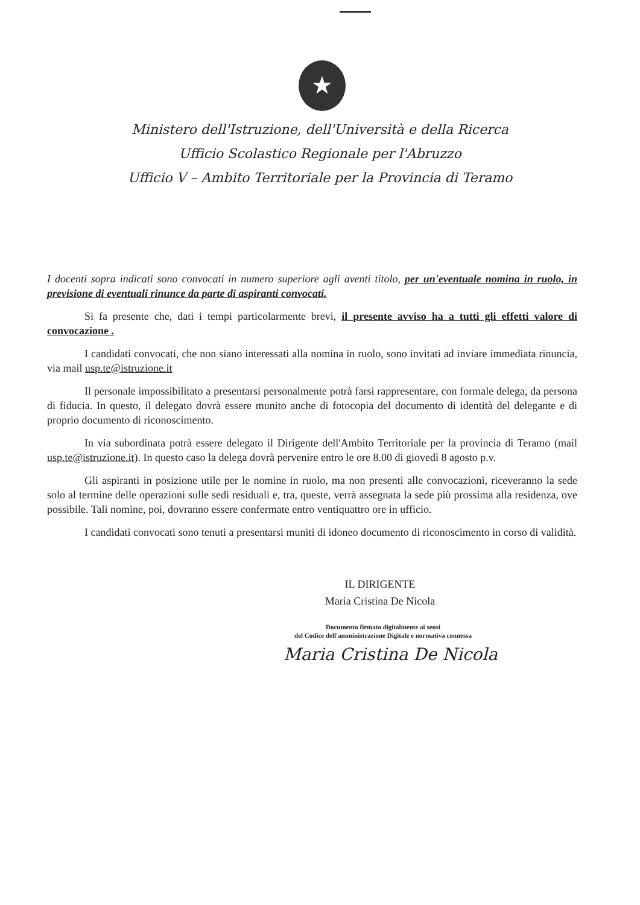★
Ministero dell'Istruzione, dell'Università e della Ricerca
Ufficio Scolastico Regionale per l'Abruzzo
Ufficio V – Ambito Territoriale per la Provincia di Teramo
I docenti sopra indicati sono convocati in numero superiore agli aventi titolo, per un'eventuale nomina in ruolo, in previsione di eventuali rinunce da parte di aspiranti convocati.
Si fa presente che, dati i tempi particolarmente brevi, il presente avviso ha a tutti gli effetti valore di convocazione .
I candidati convocati, che non siano interessati alla nomina in ruolo, sono invitati ad inviare immediata rinuncia, via mail usp.te@istruzione.it
Il personale impossibilitato a presentarsi personalmente potrà farsi rappresentare, con formale delega, da persona di fiducia. In questo, il delegato dovrà essere munito anche di fotocopia del documento di identità del delegante e di proprio documento di riconoscimento.
In via subordinata potrà essere delegato il Dirigente dell'Ambito Territoriale per la provincia di Teramo (mail usp.te@istruzione.it). In questo caso la delega dovrà pervenire entro le ore 8.00 di giovedì 8 agosto p.v.
Gli aspiranti in posizione utile per le nomine in ruolo, ma non presenti alle convocazioni, riceveranno la sede solo al termine delle operazioni sulle sedi residuali e, tra, queste, verrà assegnata la sede più prossima alla residenza, ove possibile. Tali nomine, poi, dovranno essere confermate entro ventiquattro ore in ufficio.
I candidati convocati sono tenuti a presentarsi muniti di idoneo documento di riconoscimento in corso di validità.
IL DIRIGENTE
Maria Cristina De Nicola
Documento firmato digitalmente ai sensi
del Codice dell'amministrazione Digitale e normativa connessa
Maria Cristina De Nicola